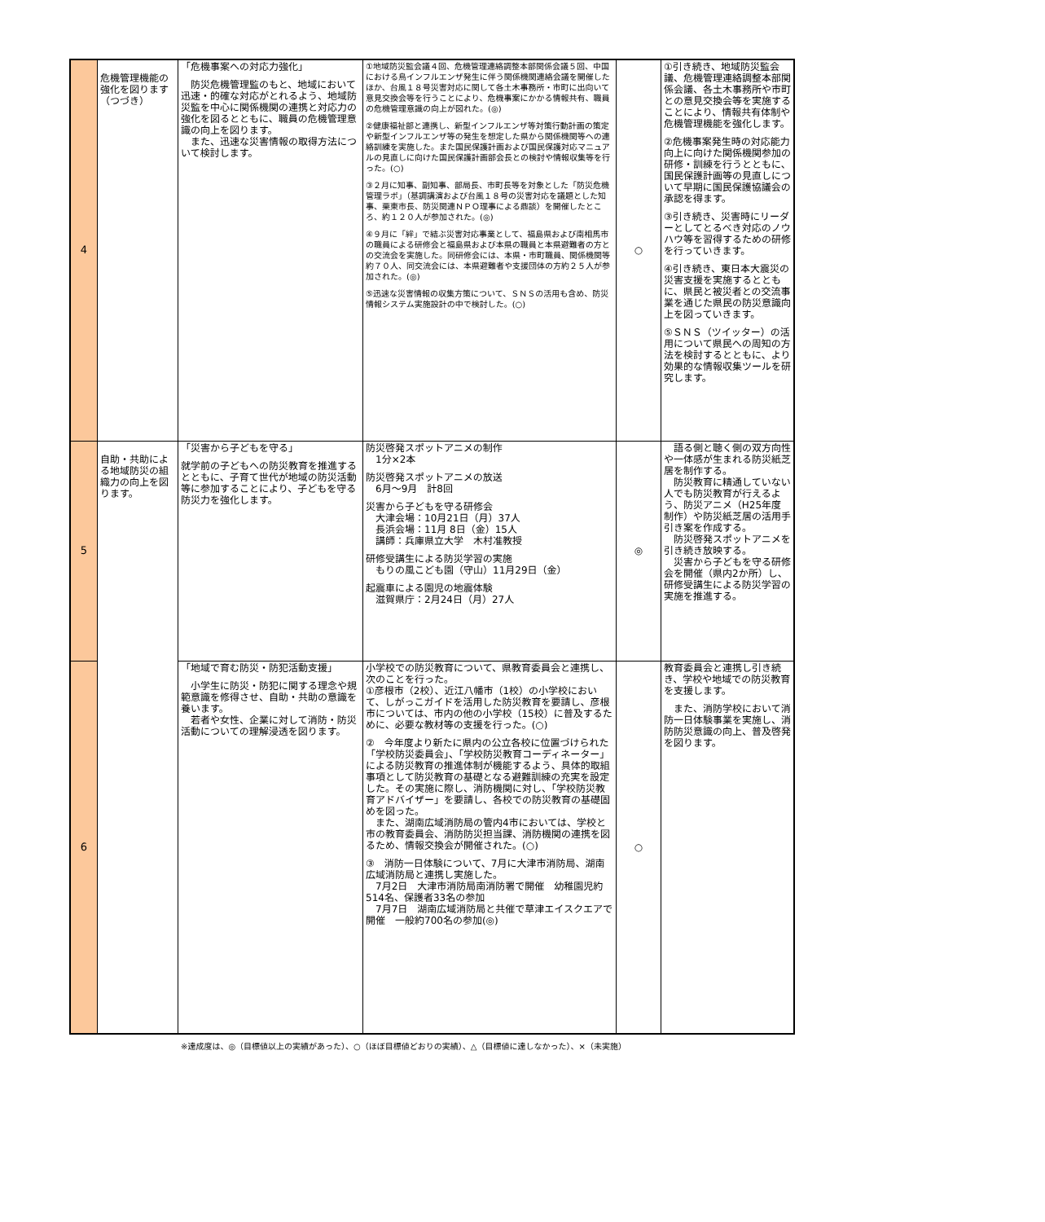| 4 | 危機管理機能の強化を図ります（つづき） | 「危機事案への対応力強化」 防災危機管理監のもと、地域において迅速・的確な対応がとれるよう、地域防災監を中心に関係機関の連携と対応力の強化を図るとともに、職員の危機管理意識の向上を図ります。 また、迅速な災害情報の取得方法について検討します。 | ①地域防災監会議４回、危機管理連絡調整本部関係会議５回、中国における鳥インフルエンザ発生に伴う関係機関連絡会議を開催したほか、台風１８号災害対応に関して各土木事務所・市町に出向いて意見交換会等を行うことにより、危機事案にかかる情報共有、職員の危機管理意識の向上が図れた。(◎) ②健康福祉部と連携し、新型インフルエンザ等対策行動計画の策定や新型インフルエンザ等の発生を想定した県から関係機関等への連絡訓練を実施した。また国民保護計画および国民保護対応マニュアルの見直しに向けた国民保護計画部会長との検討や情報収集等を行った。(○) ③２月に知事、副知事、部局長、市町長等を対象とした「防災危機管理ラボ」（基調講演および台風１８号の災害対応を議題とした知事、栗東市長、防災関連ＮＰＯ理事による鼎談）を開催したところ、約１２０人が参加された。(◎) ④９月に「絆」で結ぶ災害対応事業として、福島県および南相馬市の職員による研修会と福島県および本県の職員と本県避難者の方との交流会を実施した。同研修会には、本県・市町職員、関係機関等約７０人、同交流会には、本県避難者や支援団体の方約２５人が参加された。(◎) ⑤迅速な災害情報の収集方策について、ＳＮＳの活用も含め、防災情報システム実施設計の中で検討した。(○) | ○ | ①引き続き、地域防災監会議、危機管理連絡調整本部関係会議、各土木事務所や市町との意見交換会等を実施することにより、情報共有体制や危機管理機能を強化します。 ②危機事案発生時の対応能力向上に向けた関係機関参加の研修・訓練を行うとともに、国民保護計画等の見直しについて早期に国民保護協議会の承認を得ます。 ③引き続き、災害時にリーダーとしてとるべき対応のノウハウ等を習得するための研修を行っていきます。 ④引き続き、東日本大震災の災害支援を実施するとともに、県民と被災者との交流事業を通じた県民の防災意識向上を図っていきます。 ⑤ＳＮＳ（ツイッター）の活用について県民への周知の方法を検討するとともに、より効果的な情報収集ツールを研究します。 |
| 5 | 自助・共助による地域防災の組織力の向上を図ります。 | 「災害から子どもを守る」 就学前の子どもへの防災教育を推進するとともに、子育て世代が地域の防災活動等に参加することにより、子どもを守る防災力を強化します。 | 防災啓発スポットアニメの制作 1分×2本 防災啓発スポットアニメの放送 6月～9月 計8回 災害から子どもを守る研修会 大津会場：10月21日（月）37人 長浜会場：11月 8日（金）15人 講師：兵庫県立大学 木村准教授 研修受講生による防災学習の実施 もりの風こども園（守山）11月29日（金） 起震車による園児の地震体験 滋賀県庁：2月24日（月）27人 | ◎ | 語る側と聴く側の双方向性や一体感が生まれる防災紙芝居を制作する。 防災教育に精通していない人でも防災教育が行えるよう、防災アニメ（H25年度制作）や防災紙芝居の活用手引き案を作成する。 防災啓発スポットアニメを引き続き放映する。 災害から子どもを守る研修会を開催（県内2か所）し、研修受講生による防災学習の実施を推進する。 |
| 6 | | 「地域で育む防災・防犯活動支援」 小学生に防災・防犯に関する理念や規範意識を修得させ、自助・共助の意識を養います。 若者や女性、企業に対して消防・防災活動についての理解浸透を図ります。 | 小学校での防災教育について、県教育委員会と連携し、次のことを行った。 ①彦根市（2校）、近江八幡市（1校）の小学校において、しがっこガイドを活用した防災教育を要請し、彦根市については、市内の他の小学校（15校）に普及するために、必要な教材等の支援を行った。(○) ② 今年度より新たに県内の公立各校に位置づけられた「学校防災委員会」、「学校防災教育コーディネーター」による防災教育の推進体制が機能するよう、具体的取組事項として防災教育の基礎となる避難訓練の充実を設定した。その実施に際し、消防機関に対し、「学校防災教育アドバイザー」を要請し、各校での防災教育の基礎固めを図った。 また、湖南広域消防局の管内4市においては、学校と市の教育委員会、消防防災担当課、消防機関の連携を図るため、情報交換会が開催された。(○) ③ 消防一日体験について、7月に大津市消防局、湖南広域消防局と連携し実施した。 7月2日 大津市消防局南消防署で開催 幼稚園児約514名、保護者33名の参加 7月7日 湖南広域消防局と共催で草津エイスクエアで開催 一般約700名の参加(◎) | ○ | 教育委員会と連携し引き続き、学校や地域での防災教育を支援します。 また、消防学校において消防一日体験事業を実施し、消防防災意識の向上、普及啓発を図ります。 |
※達成度は、◎（目標値以上の実績があった）、○（ほぼ目標値どおりの実績）、△（目標値に達しなかった）、×（未実施）